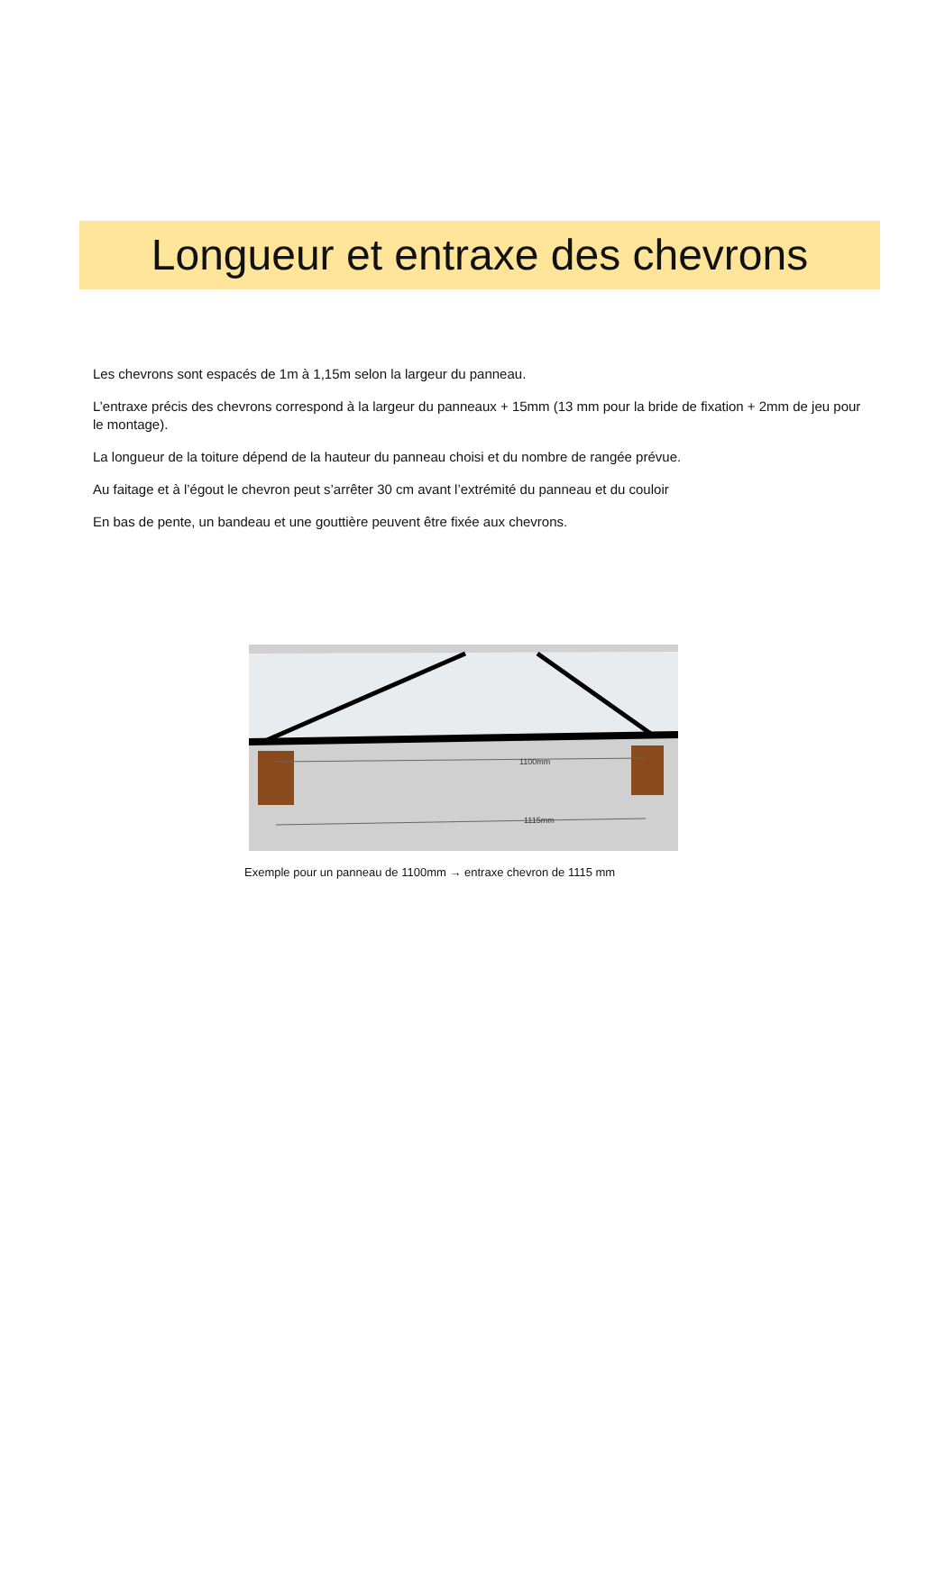Longueur et entraxe des chevrons
Les chevrons sont espacés de 1m à 1,15m selon la largeur du panneau.
L’entraxe précis des chevrons correspond à la largeur du panneaux + 15mm (13 mm pour la bride de fixation + 2mm de jeu pour le montage).
La longueur de la toiture dépend de la hauteur du panneau choisi et du nombre de rangée prévue.
Au faitage et à l’égout le chevron peut s’arrêter 30 cm avant l’extrémité du panneau et du couloir
En bas de pente, un bandeau et une gouttière peuvent être fixée aux chevrons.
1100mm
1115mm
Exemple pour un panneau de 1100mm → entraxe chevron de 1115 mm